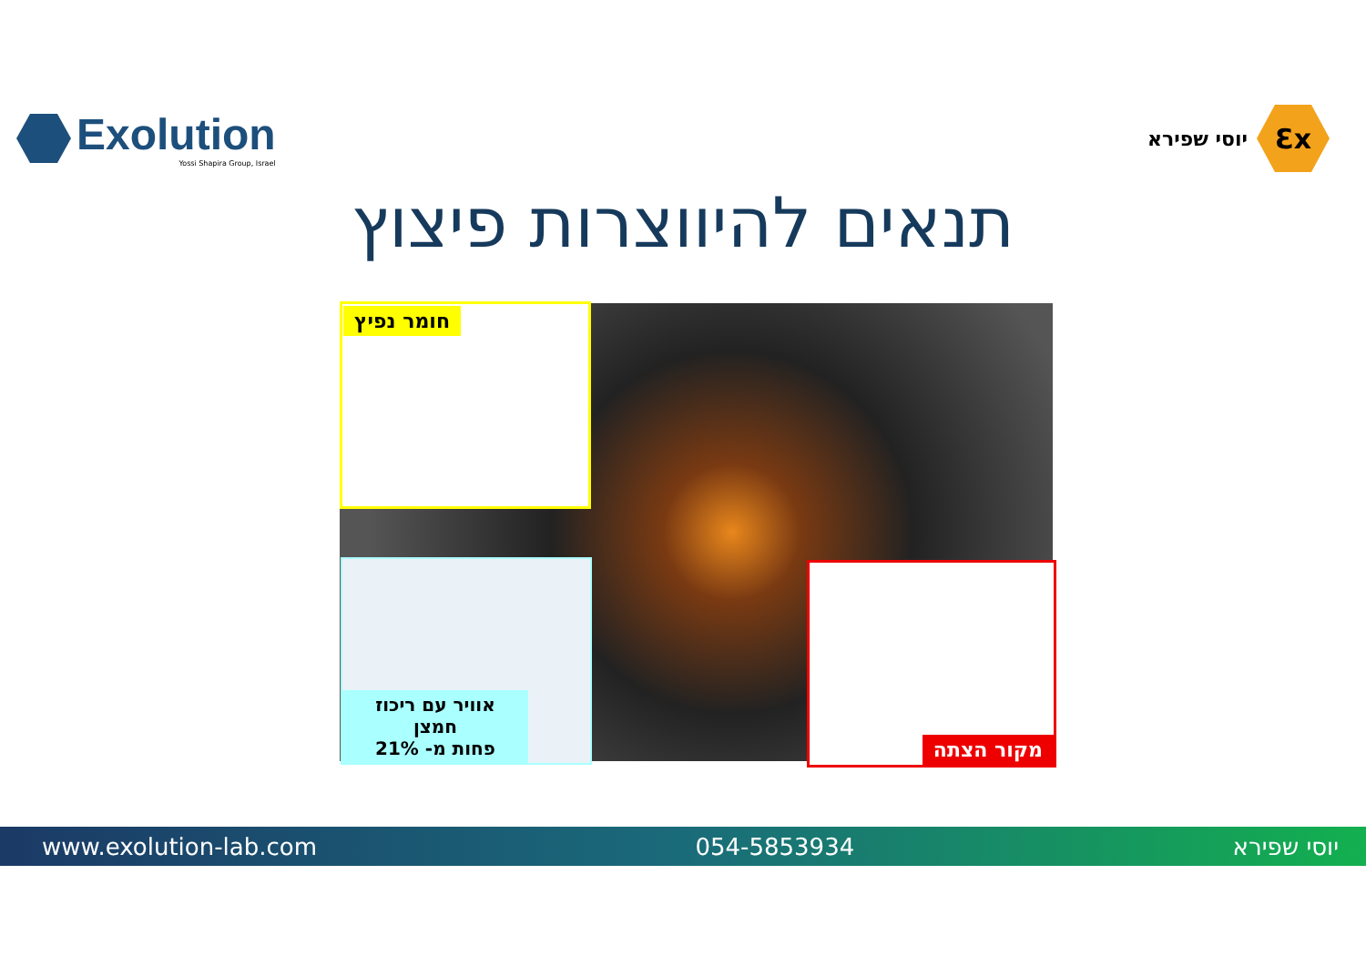Exolution
Yossi Shapira Group, Israel
יוסי שפירא
Ɛx
תנאים להיווצרות פיצוץ
חומר נפיץ
אוויר עם ריכוז חמצן
פחות מ- 21%
מקור הצתה
www.exolution-lab.com 054-5853934 יוסי שפירא